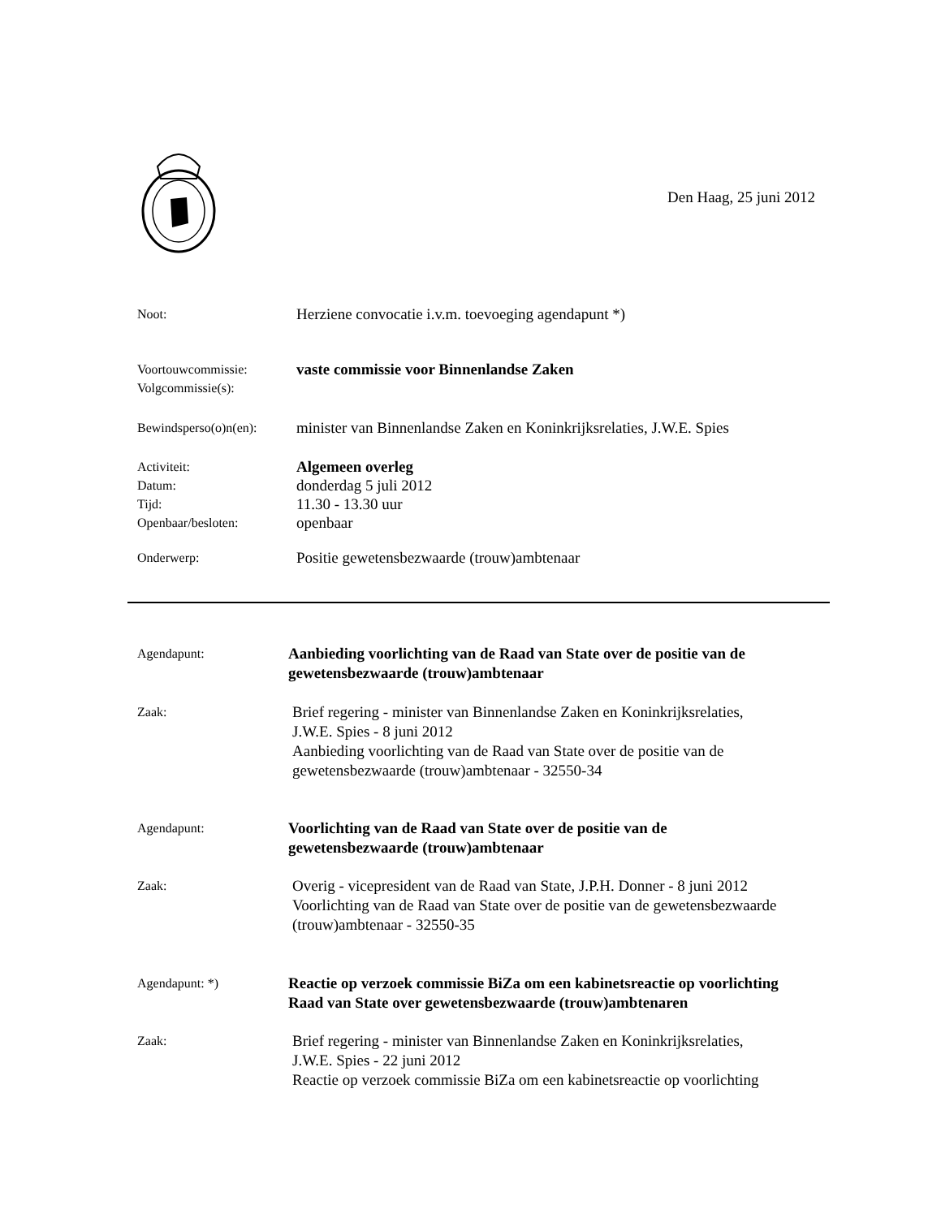Den Haag, 25 juni 2012
Noot:
Herziene convocatie i.v.m. toevoeging agendapunt *)
Voortouwcommissie:
Volgcommissie(s):
vaste commissie voor Binnenlandse Zaken
Bewindsperso(o)n(en):
minister van Binnenlandse Zaken en Koninkrijksrelaties, J.W.E. Spies
Activiteit:
Datum:
Tijd:
Openbaar/besloten:
Algemeen overleg
donderdag 5 juli 2012
11.30 - 13.30 uur
openbaar
Onderwerp:
Positie gewetensbezwaarde (trouw)ambtenaar
Agendapunt:
Aanbieding voorlichting van de Raad van State over de positie van de
gewetensbezwaarde (trouw)ambtenaar
Zaak:
Brief regering - minister van Binnenlandse Zaken en Koninkrijksrelaties,
J.W.E. Spies - 8 juni 2012
Aanbieding voorlichting van de Raad van State over de positie van de
gewetensbezwaarde (trouw)ambtenaar - 32550-34
Agendapunt:
Voorlichting van de Raad van State over de positie van de
gewetensbezwaarde (trouw)ambtenaar
Zaak:
Overig - vicepresident van de Raad van State, J.P.H. Donner - 8 juni 2012
Voorlichting van de Raad van State over de positie van de gewetensbezwaarde
(trouw)ambtenaar - 32550-35
Agendapunt: *)
Reactie op verzoek commissie BiZa om een kabinetsreactie op voorlichting
Raad van State over gewetensbezwaarde (trouw)ambtenaren
Zaak:
Brief regering - minister van Binnenlandse Zaken en Koninkrijksrelaties,
J.W.E. Spies - 22 juni 2012
Reactie op verzoek commissie BiZa om een kabinetsreactie op voorlichting